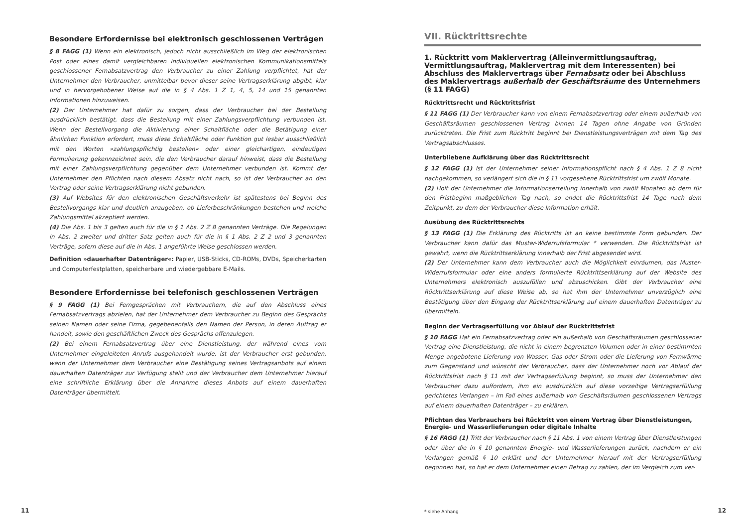Besondere Erfordernisse bei elektronisch geschlossenen Verträgen
§ 8 FAGG (1) Wenn ein elektronisch, jedoch nicht ausschließlich im Weg der elektronischen Post oder eines damit vergleichbaren individuellen elektronischen Kommunikationsmittels geschlossener Fernabsatzvertrag den Verbraucher zu einer Zahlung verpflichtet, hat der Unternehmer den Verbraucher, unmittelbar bevor dieser seine Vertragserklärung abgibt, klar und in hervorgehobener Weise auf die in § 4 Abs. 1 Z 1, 4, 5, 14 und 15 genannten Informationen hinzuweisen.
(2) Der Unternehmer hat dafür zu sorgen, dass der Verbraucher bei der Bestellung ausdrücklich bestätigt, dass die Bestellung mit einer Zahlungsverpflichtung verbunden ist. Wenn der Bestellvorgang die Aktivierung einer Schaltfläche oder die Betätigung einer ähnlichen Funktion erfordert, muss diese Schaltfläche oder Funktion gut lesbar ausschließlich mit den Worten »zahlungspflichtig bestellen« oder einer gleichartigen, eindeutigen Formulierung gekennzeichnet sein, die den Verbraucher darauf hinweist, dass die Bestellung mit einer Zahlungsverpflichtung gegenüber dem Unternehmer verbunden ist. Kommt der Unternehmer den Pflichten nach diesem Absatz nicht nach, so ist der Verbraucher an den Vertrag oder seine Vertragserklärung nicht gebunden.
(3) Auf Websites für den elektronischen Geschäftsverkehr ist spätestens bei Beginn des Bestellvorgangs klar und deutlich anzugeben, ob Lieferbeschränkungen bestehen und welche Zahlungsmittel akzeptiert werden.
(4) Die Abs. 1 bis 3 gelten auch für die in § 1 Abs. 2 Z 8 genannten Verträge. Die Regelungen in Abs. 2 zweiter und dritter Satz gelten auch für die in § 1 Abs. 2 Z 2 und 3 genannten Verträge, sofern diese auf die in Abs. 1 angeführte Weise geschlossen werden.
Definition »dauerhafter Datenträger«: Papier, USB-Sticks, CD-ROMs, DVDs, Speicherkarten und Computerfestplatten, speicherbare und wiedergebbare E-Mails.
Besondere Erfordernisse bei telefonisch geschlossenen Verträgen
§ 9 FAGG (1) Bei Ferngesprächen mit Verbrauchern, die auf den Abschluss eines Fernabsatzvertrags abzielen, hat der Unternehmer dem Verbraucher zu Beginn des Gesprächs seinen Namen oder seine Firma, gegebenenfalls den Namen der Person, in deren Auftrag er handelt, sowie den geschäftlichen Zweck des Gesprächs offenzulegen.
(2) Bei einem Fernabsatzvertrag über eine Dienstleistung, der während eines vom Unternehmer eingeleiteten Anrufs ausgehandelt wurde, ist der Verbraucher erst gebunden, wenn der Unternehmer dem Verbraucher eine Bestätigung seines Vertragsanbots auf einem dauerhaften Datenträger zur Verfügung stellt und der Verbraucher dem Unternehmer hierauf eine schriftliche Erklärung über die Annahme dieses Anbots auf einem dauerhaften Datenträger übermittelt.
11
VII. Rücktrittsrechte
1. Rücktritt vom Maklervertrag (Alleinvermittlungsauftrag, Vermittlungsauftrag, Maklervertrag mit dem Interessenten) bei Abschluss des Maklervertrags über Fernabsatz oder bei Abschluss des Maklervertrags außerhalb der Geschäftsräume des Unternehmers (§ 11 FAGG)
Rücktrittsrecht und Rücktrittsfrist
§ 11 FAGG (1) Der Verbraucher kann von einem Fernabsatzvertrag oder einem außerhalb von Geschäftsräumen geschlossenen Vertrag binnen 14 Tagen ohne Angabe von Gründen zurücktreten. Die Frist zum Rücktritt beginnt bei Dienstleistungsverträgen mit dem Tag des Vertragsabschlusses.
Unterbliebene Aufklärung über das Rücktrittsrecht
§ 12 FAGG (1) Ist der Unternehmer seiner Informationspflicht nach § 4 Abs. 1 Z 8 nicht nachgekommen, so verlängert sich die in § 11 vorgesehene Rücktrittsfrist um zwölf Monate.
(2) Holt der Unternehmer die Informationserteilung innerhalb von zwölf Monaten ab dem für den Fristbeginn maßgeblichen Tag nach, so endet die Rücktrittsfrist 14 Tage nach dem Zeitpunkt, zu dem der Verbraucher diese Information erhält.
Ausübung des Rücktrittsrechts
§ 13 FAGG (1) Die Erklärung des Rücktritts ist an keine bestimmte Form gebunden. Der Verbraucher kann dafür das Muster-Widerrufsformular * verwenden. Die Rücktrittsfrist ist gewahrt, wenn die Rücktrittserklärung innerhalb der Frist abgesendet wird.
(2) Der Unternehmer kann dem Verbraucher auch die Möglichkeit einräumen, das Muster-Widerrufsformular oder eine anders formulierte Rücktrittserklärung auf der Website des Unternehmers elektronisch auszufüllen und abzuschicken. Gibt der Verbraucher eine Rücktrittserklärung auf diese Weise ab, so hat ihm der Unternehmer unverzüglich eine Bestätigung über den Eingang der Rücktrittserklärung auf einem dauerhaften Datenträger zu übermitteln.
Beginn der Vertragserfüllung vor Ablauf der Rücktrittsfrist
§ 10 FAGG Hat ein Fernabsatzvertrag oder ein außerhalb von Geschäftsräumen geschlossener Vertrag eine Dienstleistung, die nicht in einem begrenzten Volumen oder in einer bestimmten Menge angebotene Lieferung von Wasser, Gas oder Strom oder die Lieferung von Fernwärme zum Gegenstand und wünscht der Verbraucher, dass der Unternehmer noch vor Ablauf der Rücktrittsfrist nach § 11 mit der Vertragserfüllung beginnt, so muss der Unternehmer den Verbraucher dazu auffordern, ihm ein ausdrücklich auf diese vorzeitige Vertragserfüllung gerichtetes Verlangen – im Fall eines außerhalb von Geschäftsräumen geschlossenen Vertrags auf einem dauerhaften Datenträger – zu erklären.
Pflichten des Verbrauchers bei Rücktritt von einem Vertrag über Dienstleistungen, Energie- und Wasserlieferungen oder digitale Inhalte
§ 16 FAGG (1) Tritt der Verbraucher nach § 11 Abs. 1 von einem Vertrag über Dienstleistungen oder über die in § 10 genannten Energie- und Wasserlieferungen zurück, nachdem er ein Verlangen gemäß § 10 erklärt und der Unternehmer hierauf mit der Vertragserfüllung begonnen hat, so hat er dem Unternehmer einen Betrag zu zahlen, der im Vergleich zum ver-
* siehe Anhang 12